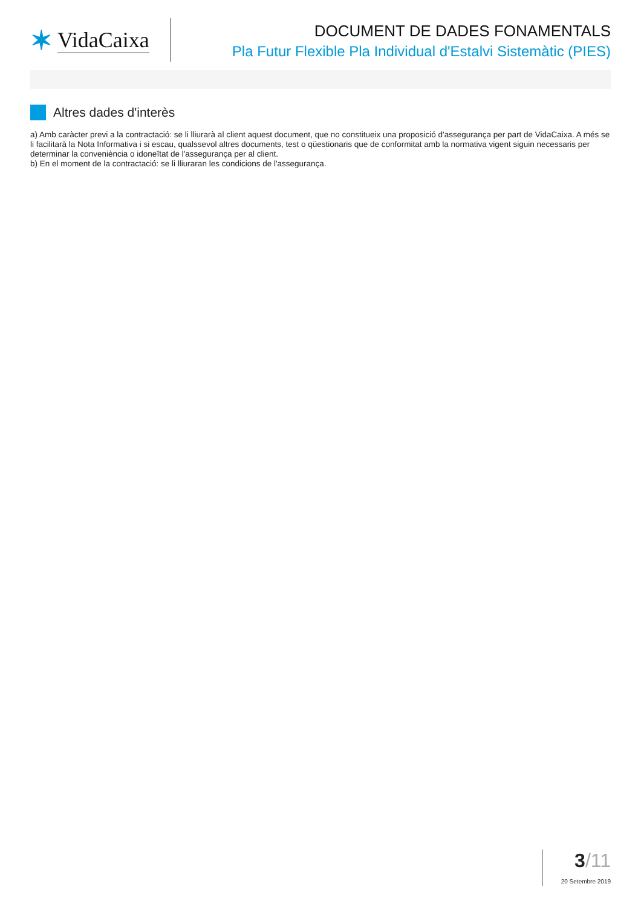✶ VidaCaixa
DOCUMENT DE DADES FONAMENTALS
Pla Futur Flexible Pla Individual d'Estalvi Sistemàtic (PIES)
Altres dades d'interès
a) Amb caràcter previ a la contractació: se li lliurarà al client aquest document, que no constitueix una proposició d'assegurança per part de VidaCaixa. A més se li facilitarà la Nota Informativa i si escau, qualssevol altres documents, test o qüestionaris que de conformitat amb la normativa vigent siguin necessaris per determinar la conveniència o idoneïtat de l'assegurança per al client.
b) En el moment de la contractació: se li lliuraran les condicions de l'assegurança.
3/11
20 Setembre 2019